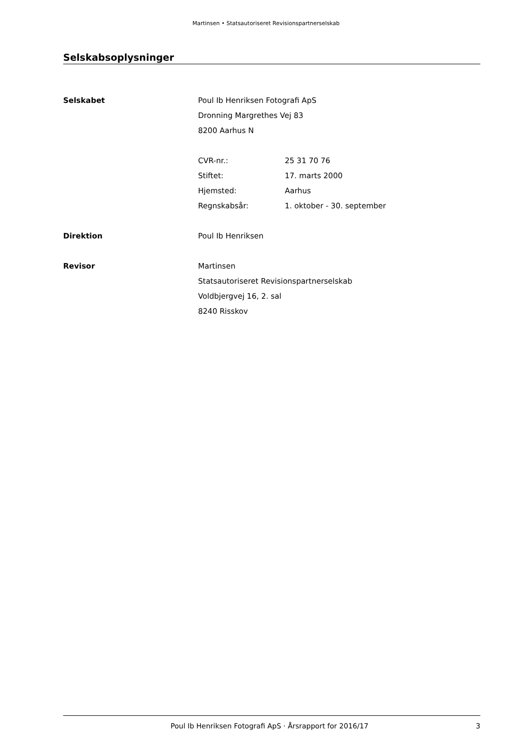Martinsen • Statsautoriseret Revisionspartnerselskab
Selskabsoplysninger
Selskabet Poul Ib Henriksen Fotografi ApS
Dronning Margrethes Vej 83
8200 Aarhus N
CVR-nr.: 25 31 70 76
Stiftet: 17. marts 2000
Hjemsted: Aarhus
Regnskabsår: 1. oktober - 30. september
Direktion Poul Ib Henriksen
Revisor Martinsen
Statsautoriseret Revisionspartnerselskab
Voldbjergvej 16, 2. sal
8240 Risskov
Poul Ib Henriksen Fotografi ApS · Årsrapport for 2016/17 3